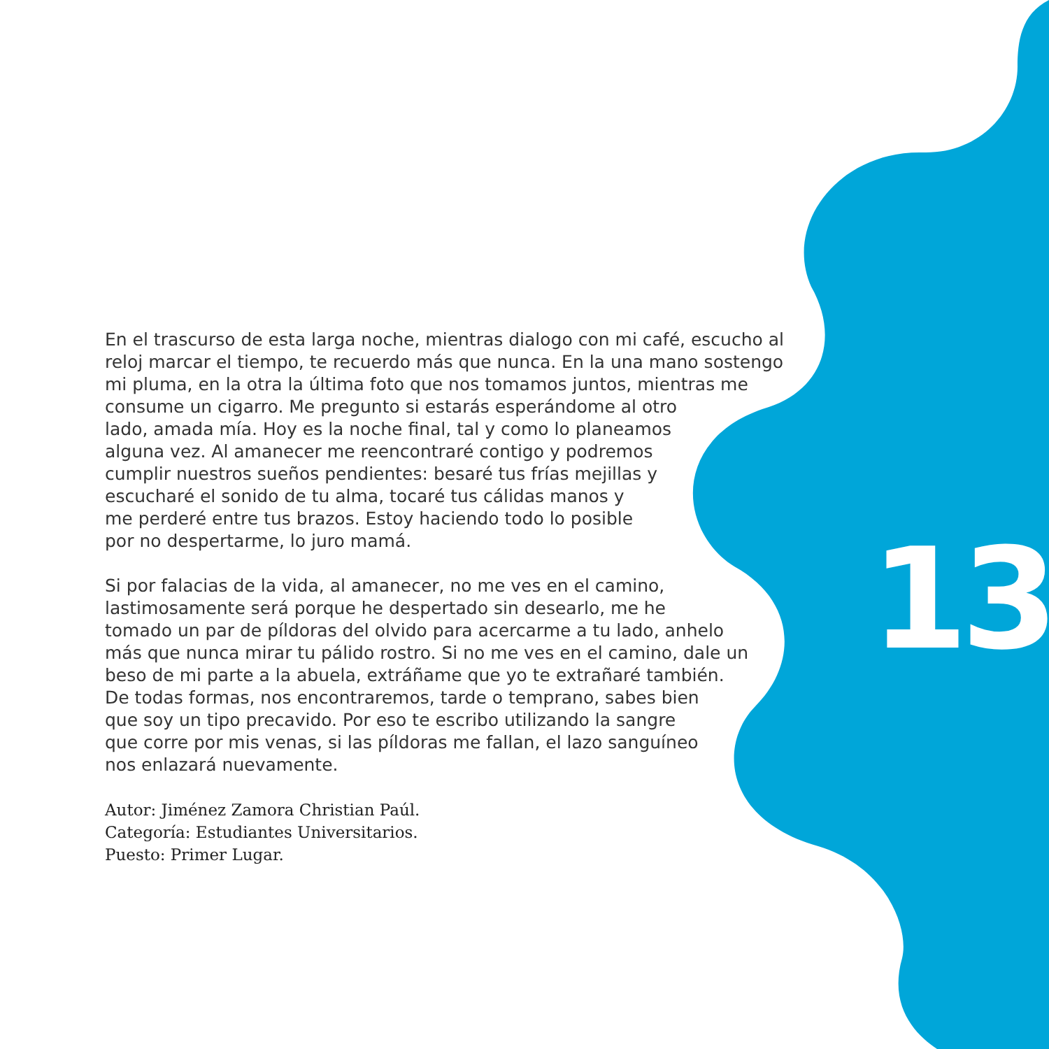En el trascurso de esta larga noche, mientras dialogo con mi café, escucho al
reloj marcar el tiempo, te recuerdo más que nunca. En la una mano sostengo
mi pluma, en la otra la última foto que nos tomamos juntos, mientras me
consume un cigarro. Me pregunto si estarás esperándome al otro
lado, amada mía. Hoy es la noche final, tal y como lo planeamos
alguna vez. Al amanecer me reencontraré contigo y podremos
cumplir nuestros sueños pendientes: besaré tus frías mejillas y
escucharé el sonido de tu alma, tocaré tus cálidas manos y
me perderé entre tus brazos. Estoy haciendo todo lo posible
por no despertarme, lo juro mamá.
Si por falacias de la vida, al amanecer, no me ves en el camino,
lastimosamente será porque he despertado sin desearlo, me he
tomado un par de píldoras del olvido para acercarme a tu lado, anhelo
más que nunca mirar tu pálido rostro. Si no me ves en el camino, dale un
beso de mi parte a la abuela, extráñame que yo te extrañaré también.
De todas formas, nos encontraremos, tarde o temprano, sabes bien
que soy un tipo precavido. Por eso te escribo utilizando la sangre
que corre por mis venas, si las píldoras me fallan, el lazo sanguíneo
nos enlazará nuevamente.
Autor: Jiménez Zamora Christian Paúl.
Categoría: Estudiantes Universitarios.
Puesto: Primer Lugar.
13